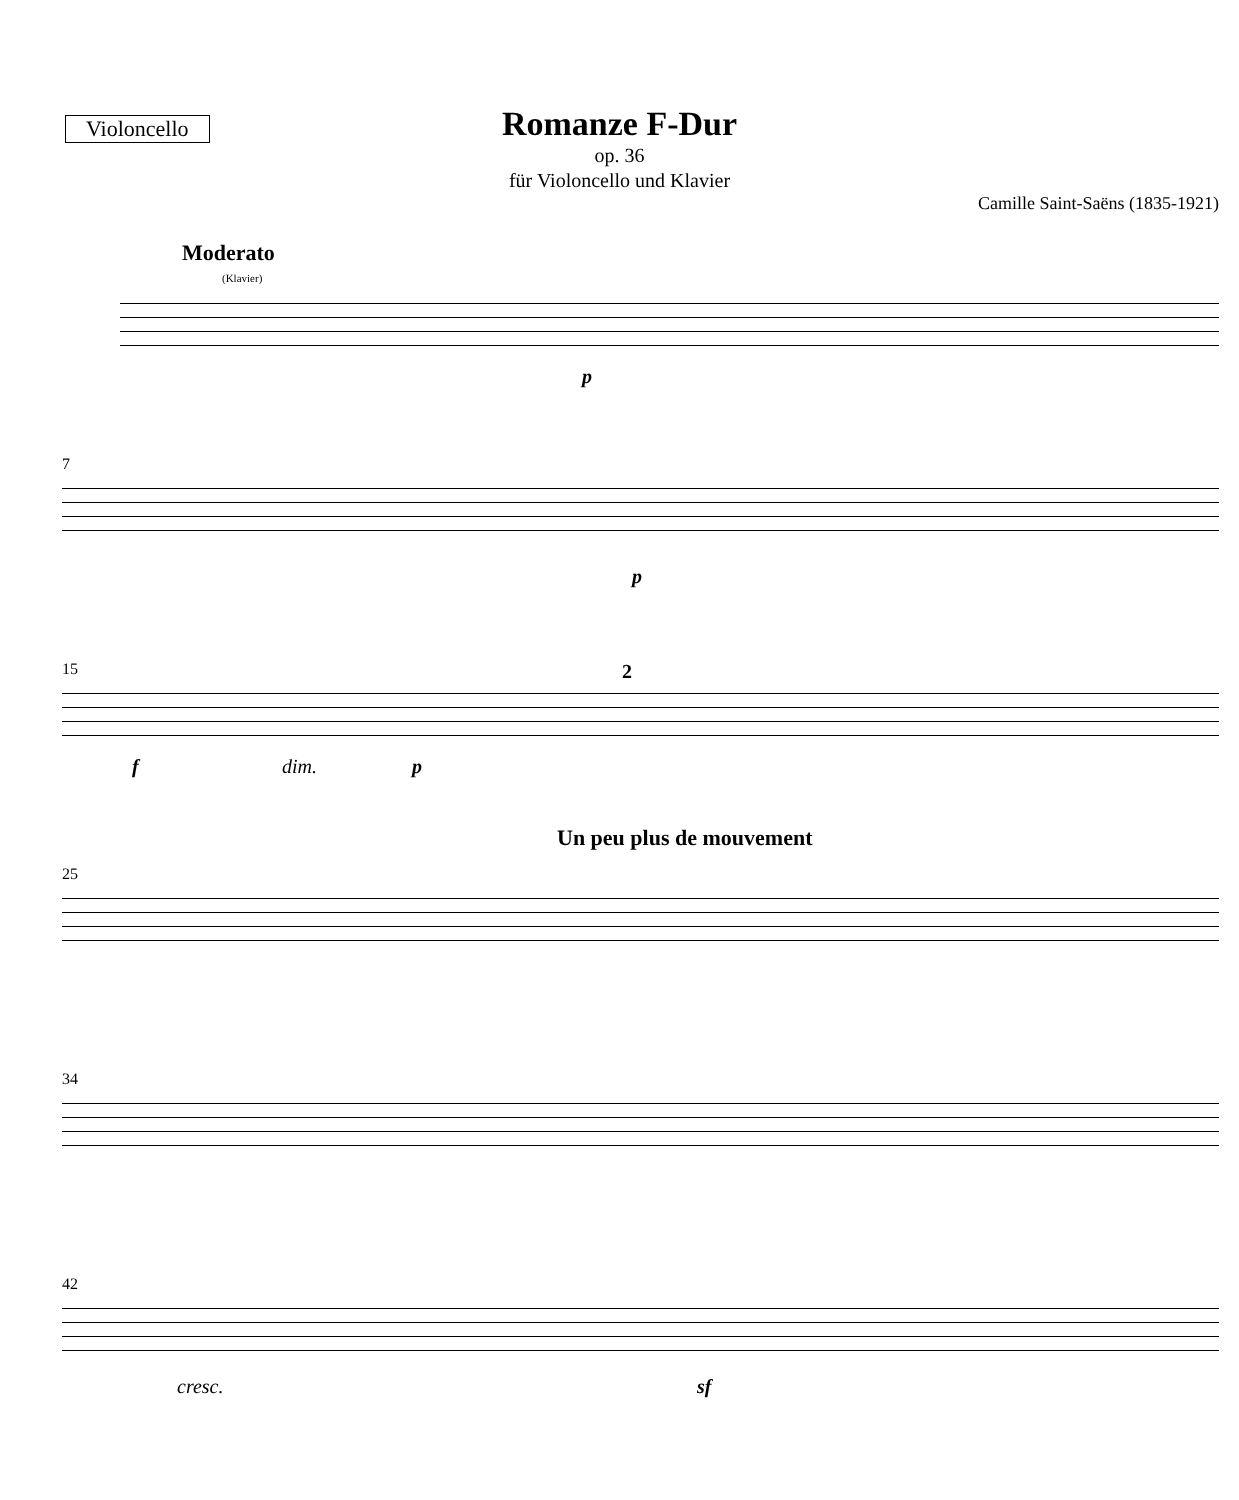Violoncello
Romanze F-Dur
op. 36
für Violoncello und Klavier
Camille Saint-Saëns (1835-1921)
Moderato
(Klavier)
p
7
p
15 2
f dim. p
Un peu plus de mouvement
25
34
42
cresc. sf